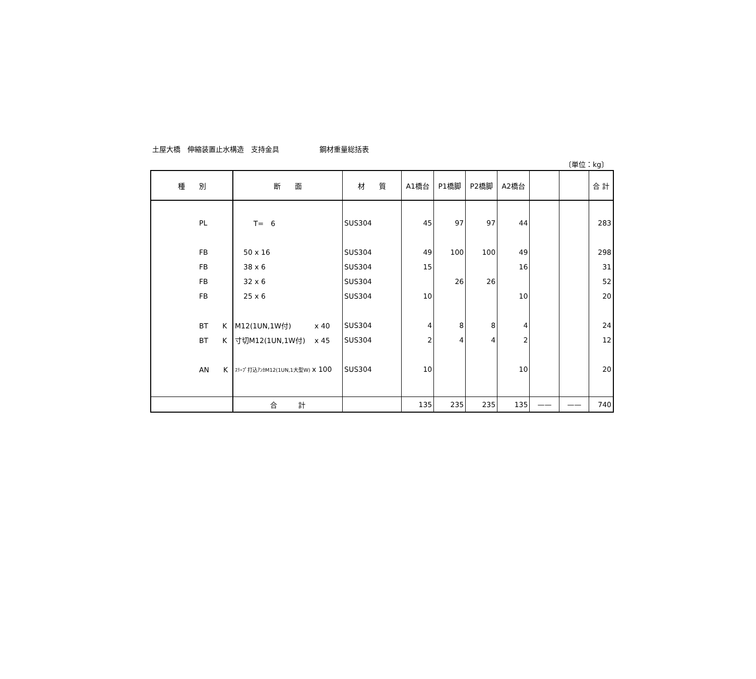土屋大橋　伸縮装置止水構造　支持金具 鋼材重量総括表
〔単位：kg〕
| 種 別 | 断 面 | 材 質 | A1橋台 | P1橋脚 | P2橋脚 | A2橋台 | | | 合 計 |
| --- | --- | --- | --- | --- | --- | --- | --- | --- | --- |
| PL | T= 6 | SUS304 | 45 | 97 | 97 | 44 | | | 283 |
| FB | 50 x 16 | SUS304 | 49 | 100 | 100 | 49 | | | 298 |
| FB | 38 x 6 | SUS304 | 15 | | | 16 | | | 31 |
| FB | 32 x 6 | SUS304 | | 26 | 26 | | | | 52 |
| FB | 25 x 6 | SUS304 | 10 | | | 10 | | | 20 |
| BT K | M12(1UN,1W付) x 40 | SUS304 | 4 | 8 | 8 | 4 | | | 24 |
| BT K | 寸切M12(1UN,1W付) x 45 | SUS304 | 2 | 4 | 4 | 2 | | | 12 |
| AN K | ｽﾘｰﾌﾟ打込ｱﾝｶM12(1UN,1大型W) x 100 | SUS304 | 10 | | | 10 | | | 20 |
| | 合 計 | | 135 | 235 | 235 | 135 | —— | —— | 740 |